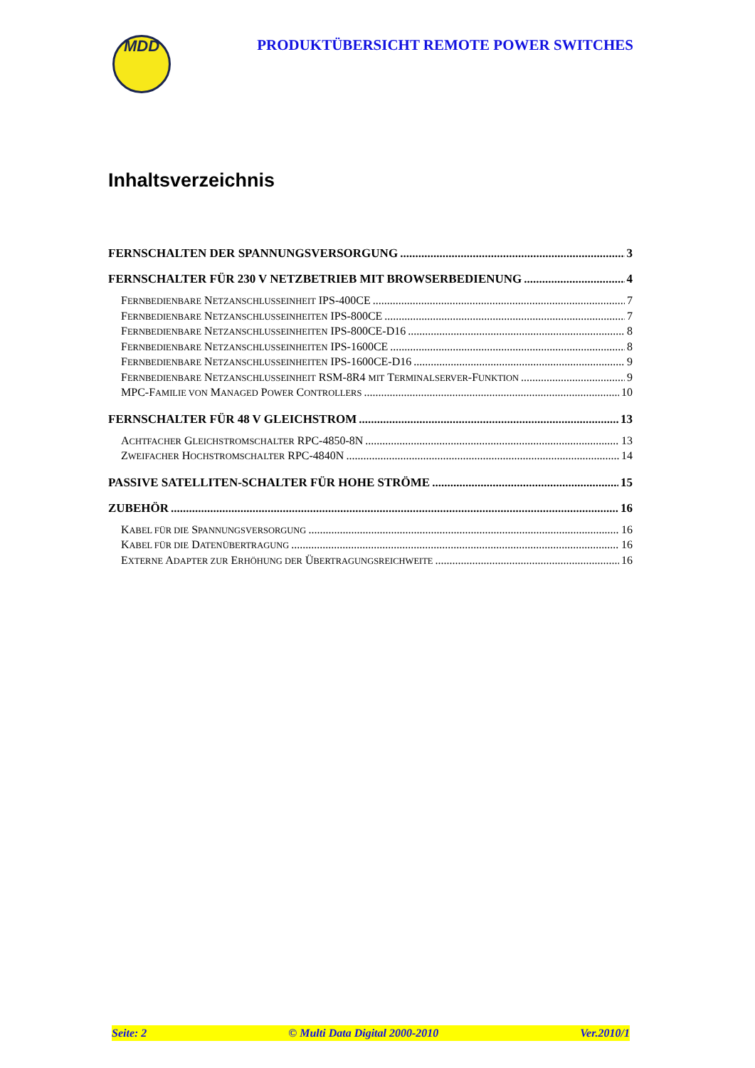MDD
PRODUKTÜBERSICHT REMOTE POWER SWITCHES
Inhaltsverzeichnis
FERNSCHALTEN DER SPANNUNGSVERSORGUNG 3
FERNSCHALTER FÜR 230 V NETZBETRIEB MIT BROWSERBEDIENUNG 4
FERNBEDIENBARE NETZANSCHLUSSEINHEIT IPS-400CE 7
FERNBEDIENBARE NETZANSCHLUSSEINHEITEN IPS-800CE 7
FERNBEDIENBARE NETZANSCHLUSSEINHEITEN IPS-800CE-D16 8
FERNBEDIENBARE NETZANSCHLUSSEINHEITEN IPS-1600CE 8
FERNBEDIENBARE NETZANSCHLUSSEINHEITEN IPS-1600CE-D16 9
FERNBEDIENBARE NETZANSCHLUSSEINHEIT RSM-8R4 MIT TERMINALSERVER-FUNKTION 9
MPC-FAMILIE VON MANAGED POWER CONTROLLERS 10
FERNSCHALTER FÜR 48 V GLEICHSTROM 13
ACHTFACHER GLEICHSTROMSCHALTER RPC-4850-8N 13
ZWEIFACHER HOCHSTROMSCHALTER RPC-4840N 14
PASSIVE SATELLITEN-SCHALTER FÜR HOHE STRÖME 15
ZUBEHÖR 16
KABEL FÜR DIE SPANNUNGSVERSORGUNG 16
KABEL FÜR DIE DATENÜBERTRAGUNG 16
EXTERNE ADAPTER ZUR ERHÖHUNG DER ÜBERTRAGUNGSREICHWEITE 16
Seite: 2 © Multi Data Digital 2000-2010 Ver.2010/1